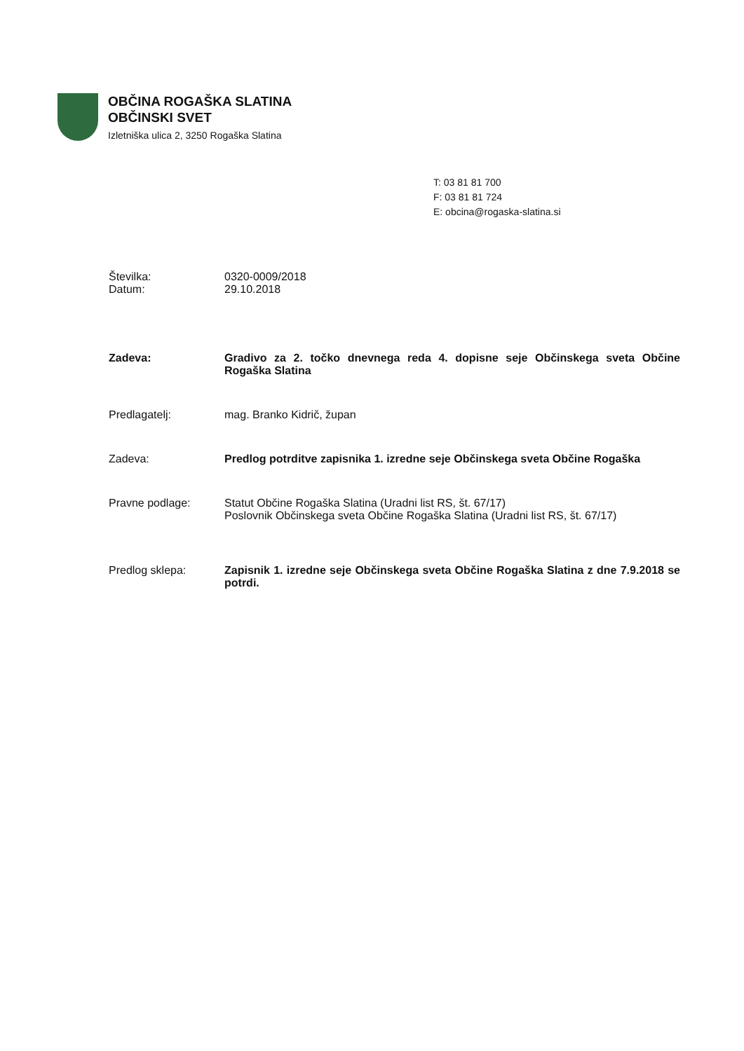OBČINA ROGAŠKA SLATINA
OBČINSKI SVET
Izletniška ulica 2, 3250 Rogaška Slatina
T: 03 81 81 700
F: 03 81 81 724
E: obcina@rogaska-slatina.si
Številka: 0320-0009/2018
Datum: 29.10.2018
Zadeva: Gradivo za 2. točko dnevnega reda 4. dopisne seje Občinskega sveta Občine Rogaška Slatina
Predlagatelj: mag. Branko Kidrič, župan
Zadeva: Predlog potrditve zapisnika 1. izredne seje Občinskega sveta Občine Rogaška
Pravne podlage: Statut Občine Rogaška Slatina (Uradni list RS, št. 67/17)
Poslovnik Občinskega sveta Občine Rogaška Slatina (Uradni list RS, št. 67/17)
Predlog sklepa: Zapisnik 1. izredne seje Občinskega sveta Občine Rogaška Slatina z dne 7.9.2018 se potrdi.